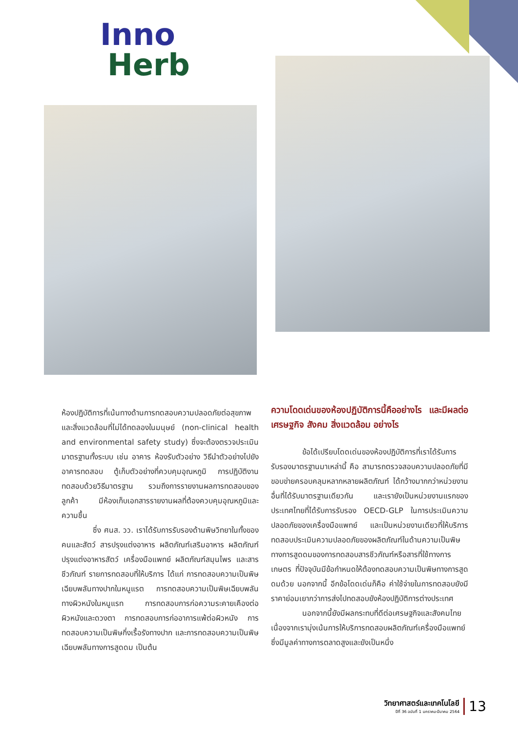Inno
Herb
ห้องปฏิบัติการที่เน้นทางด้านการทดสอบความปลอดภัยต่อสุขภาพและสิ่งแวดล้อมที่ไม่ได้ทดลองในมนุษย์ (non-clinical health and environmental safety study) ซึ่งจะต้องตรวจประเมินมาตรฐานทั้งระบบ เช่น อาคาร ห้องรับตัวอย่าง วิธีนำตัวอย่างไปยังอาคารทดสอบ ตู้เก็บตัวอย่างที่ควบคุมอุณหภูมิ การปฏิบัติงานทดสอบด้วยวิธีมาตรฐาน รวมถึงการรายงานผลการทดสอบของลูกค้า มีห้องเก็บเอกสารรายงานผลที่ต้องควบคุมอุณหภูมิและความชื้น
ซึ่ง ศนส. วว. เราได้รับการรับรองด้านพิษวิทยาในทั้งของคนและสัตว์ สารปรุงแต่งอาหาร ผลิตภัณฑ์เสริมอาหาร ผลิตภัณฑ์ปรุงแต่งอาหารสัตว์ เครื่องมือแพทย์ ผลิตภัณฑ์สมุนไพร และสารชีวภัณฑ์ รายการทดสอบที่ให้บริการ ได้แก่ การทดสอบความเป็นพิษเฉียบพลันทางปากในหนูแรต การทดสอบความเป็นพิษเฉียบพลันทางผิวหนังในหนูแรท การทดสอบการก่อความระคายเคืองต่อผิวหนังและดวงตา การทดสอบการก่ออาการแพ้ต่อผิวหนัง การทดสอบความเป็นพิษกึ่งเรื้อรังทางปาก และการทดสอบความเป็นพิษเฉียบพลันทางการสูดดม เป็นต้น
ความโดดเด่นของห้องปฏิบัติการนี้คืออย่างไร และมีผลต่อเศรษฐกิจ สังคม สิ่งแวดล้อม อย่างไร
ข้อได้เปรียบโดดเด่นของห้องปฏิบัติการที่เราได้รับการรับรองมาตรฐานมาเหล่านี้ คือ สามารถตรวจสอบความปลอดภัยที่มีขอบข่ายครอบคลุมหลากหลายผลิตภัณฑ์ ได้กว้างมากกว่าหน่วยงานอื่นที่ได้รับมาตรฐานเดียวกัน และเรายังเป็นหน่วยงานแรกของประเทศไทยที่ได้รับการรับรอง OECD-GLP ในการประเมินความปลอดภัยของเครื่องมือแพทย์ และเป็นหน่วยงานเดียวที่ให้บริการทดสอบประเมินความปลอดภัยของผลิตภัณฑ์ในด้านความเป็นพิษทางการสูดดมของการทดสอบสารชีวภัณฑ์หรือสารที่ใช้ทางการเกษตร ที่ปัจจุบันมีข้อกำหนดให้ต้องทดสอบความเป็นพิษทางการสูดดมด้วย นอกจากนี้ อีกข้อโดดเด่นก็คือ ค่าใช้จ่ายในการทดสอบยังมีราคาย่อมเยากว่าการส่งไปทดสอบยังห้องปฏิบัติการต่างประเทศ
นอกจากนี้ยังมีผลกระทบที่ดีต่อเศรษฐกิจและสังคมไทย เนื่องจากเรามุ่งเน้นการให้บริการทดสอบผลิตภัณฑ์เครื่องมือแพทย์ซึ่งมีมูลค่าทางการตลาดสูงและยังเป็นหนึ่ง
วิทยาศาสตร์และเทคโนโลยี
ปีที่ 36 ฉบับที่ 1 มกราคม-มีนาคม 2564
13